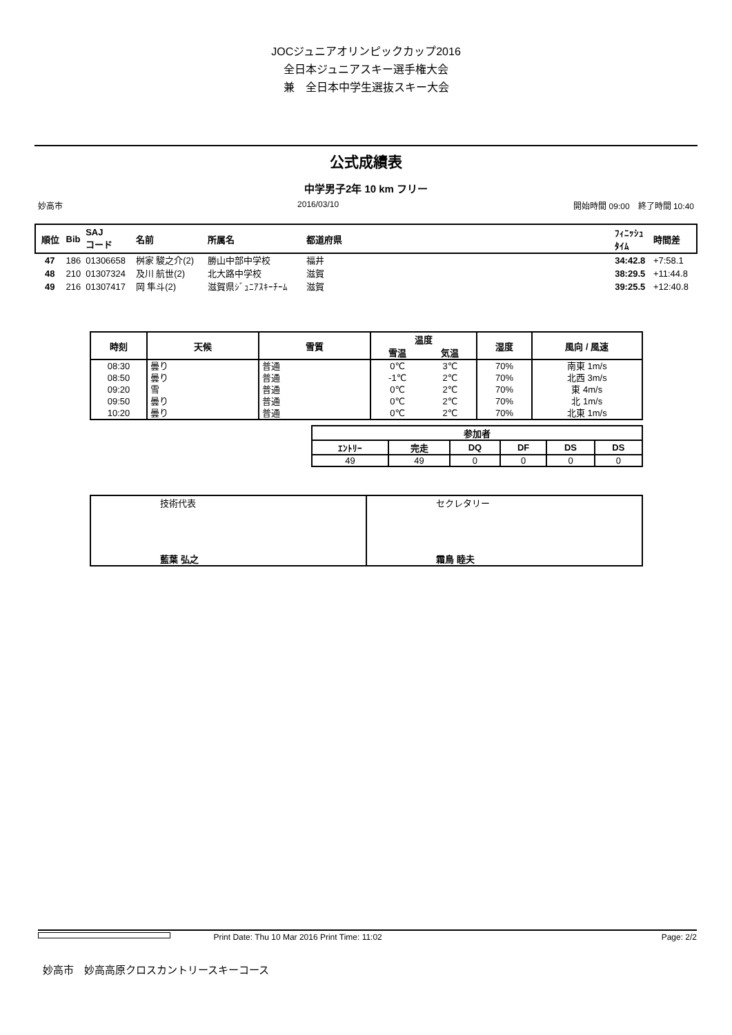JOCジュニアオリンピックカップ2016
全日本ジュニアスキー選手権大会
兼　全日本中学生選抜スキー大会
公式成績表
中学男子2年 10 km フリー
妙高市 2016/03/10 開始時間 09:00　終了時間 10:40
| 順位 | Bib | SAJ コード | 名前 | 所属名 | 都道府県 | | ﾌｨﾆｯｼｭ ﾀｲﾑ | 時間差 |
| --- | --- | --- | --- | --- | --- | --- | --- | --- |
| 47 | 186 | 01306658 | 桝家 駿之介(2) | 勝山中部中学校 | 福井 | | 34:42.8 | +7:58.1 |
| 48 | 210 | 01307324 | 及川 航世(2) | 北大路中学校 | 滋賀 | | 38:29.5 | +11:44.8 |
| 49 | 216 | 01307417 | 岡 隼斗(2) | 滋賀県ｼﾞｭﾆｱｽｷｰﾁｰﾑ | 滋賀 | | 39:25.5 | +12:40.8 |
| 時刻 | 天候 | 雪質 | 温度 | | 湿度 | 風向 / 風速 |
| --- | --- | --- | --- | --- | --- | --- |
| | | | 雪温 | 気温 | | |
| 08:30 | 曇り | 普通 | 0℃ | 3℃ | 70% | 南東 1m/s |
| 08:50 | 曇り | 普通 | -1℃ | 2℃ | 70% | 北西 3m/s |
| 09:20 | 雪 | 普通 | 0℃ | 2℃ | 70% | 東 4m/s |
| 09:50 | 曇り | 普通 | 0℃ | 2℃ | 70% | 北 1m/s |
| 10:20 | 曇り | 普通 | 0℃ | 2℃ | 70% | 北東 1m/s |
| 参加者 | | | | | |
| --- | --- | --- | --- | --- | --- |
| ｴﾝﾄﾘｰ | 完走 | DQ | DF | DS | DS |
| 49 | 49 | 0 | 0 | 0 | 0 |
| 技術代表 藍葉 弘之 | セクレタリー 霜鳥 睦夫 |
Print Date: Thu 10 Mar 2016 Print Time: 11:02 Page: 2/2
妙高市　妙高高原クロスカントリースキーコース